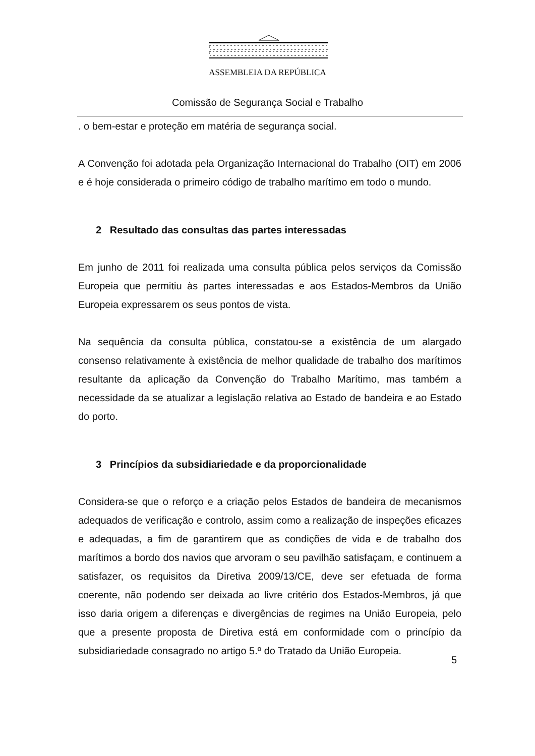ASSEMBLEIA DA REPÚBLICA
Comissão de Segurança Social e Trabalho
. o bem-estar e proteção em matéria de segurança social.
A Convenção foi adotada pela Organização Internacional do Trabalho (OIT) em 2006 e é hoje considerada o primeiro código de trabalho marítimo em todo o mundo.
2 Resultado das consultas das partes interessadas
Em junho de 2011 foi realizada uma consulta pública pelos serviços da Comissão Europeia que permitiu às partes interessadas e aos Estados-Membros da União Europeia expressarem os seus pontos de vista.
Na sequência da consulta pública, constatou-se a existência de um alargado consenso relativamente à existência de melhor qualidade de trabalho dos marítimos resultante da aplicação da Convenção do Trabalho Marítimo, mas também a necessidade da se atualizar a legislação relativa ao Estado de bandeira e ao Estado do porto.
3 Princípios da subsidiariedade e da proporcionalidade
Considera-se que o reforço e a criação pelos Estados de bandeira de mecanismos adequados de verificação e controlo, assim como a realização de inspeções eficazes e adequadas, a fim de garantirem que as condições de vida e de trabalho dos marítimos a bordo dos navios que arvoram o seu pavilhão satisfaçam, e continuem a satisfazer, os requisitos da Diretiva 2009/13/CE, deve ser efetuada de forma coerente, não podendo ser deixada ao livre critério dos Estados-Membros, já que isso daria origem a diferenças e divergências de regimes na União Europeia, pelo que a presente proposta de Diretiva está em conformidade com o princípio da subsidiariedade consagrado no artigo 5.º do Tratado da União Europeia.
5